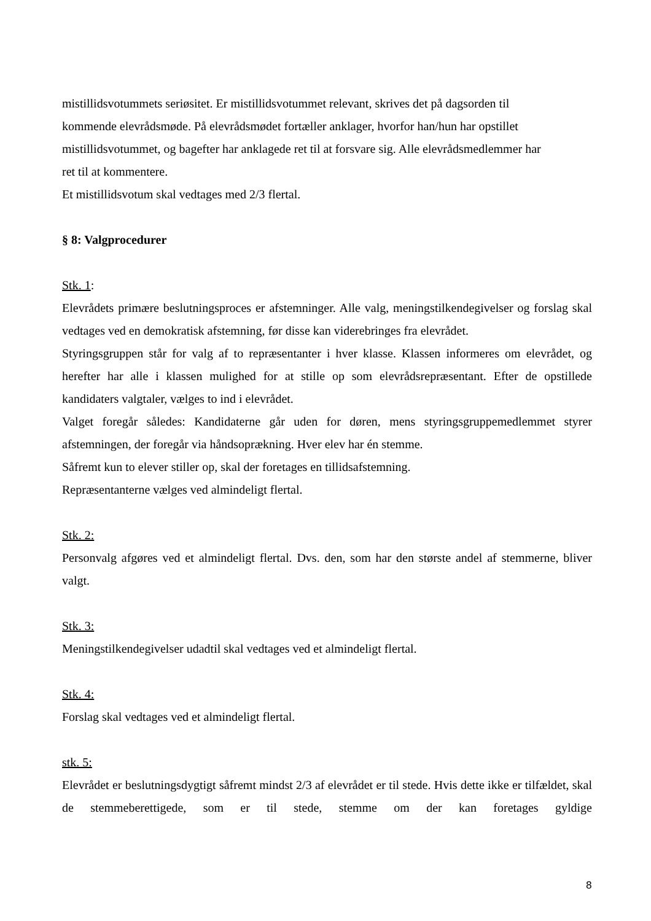mistillidsvotummets seriøsitet. Er mistillidsvotummet relevant, skrives det på dagsorden til
kommende elevrådsmøde. På elevrådsmødet fortæller anklager, hvorfor han/hun har opstillet
mistillidsvotummet, og bagefter har anklagede ret til at forsvare sig. Alle elevrådsmedlemmer har
ret til at kommentere.
Et mistillidsvotum skal vedtages med 2/3 flertal.
§ 8: Valgprocedurer
Stk. 1:
Elevrådets primære beslutningsproces er afstemninger. Alle valg, meningstilkendegivelser og forslag skal vedtages ved en demokratisk afstemning, før disse kan viderebringes fra elevrådet.
Styringsgruppen står for valg af to repræsentanter i hver klasse. Klassen informeres om elevrådet, og herefter har alle i klassen mulighed for at stille op som elevrådsrepræsentant. Efter de opstillede kandidaters valgtaler, vælges to ind i elevrådet.
Valget foregår således: Kandidaterne går uden for døren, mens styringsgruppemedlemmet styrer afstemningen, der foregår via håndsoprækning. Hver elev har én stemme.
Såfremt kun to elever stiller op, skal der foretages en tillidsafstemning.
Repræsentanterne vælges ved almindeligt flertal.
Stk. 2:
Personvalg afgøres ved et almindeligt flertal. Dvs. den, som har den største andel af stemmerne, bliver valgt.
Stk. 3:
Meningstilkendegivelser udadtil skal vedtages ved et almindeligt flertal.
Stk. 4:
Forslag skal vedtages ved et almindeligt flertal.
stk. 5:
Elevrådet er beslutningsdygtigt såfremt mindst 2/3 af elevrådet er til stede. Hvis dette ikke er tilfældet, skal de stemmeberettigede, som er til stede, stemme om der kan foretages gyldige
8